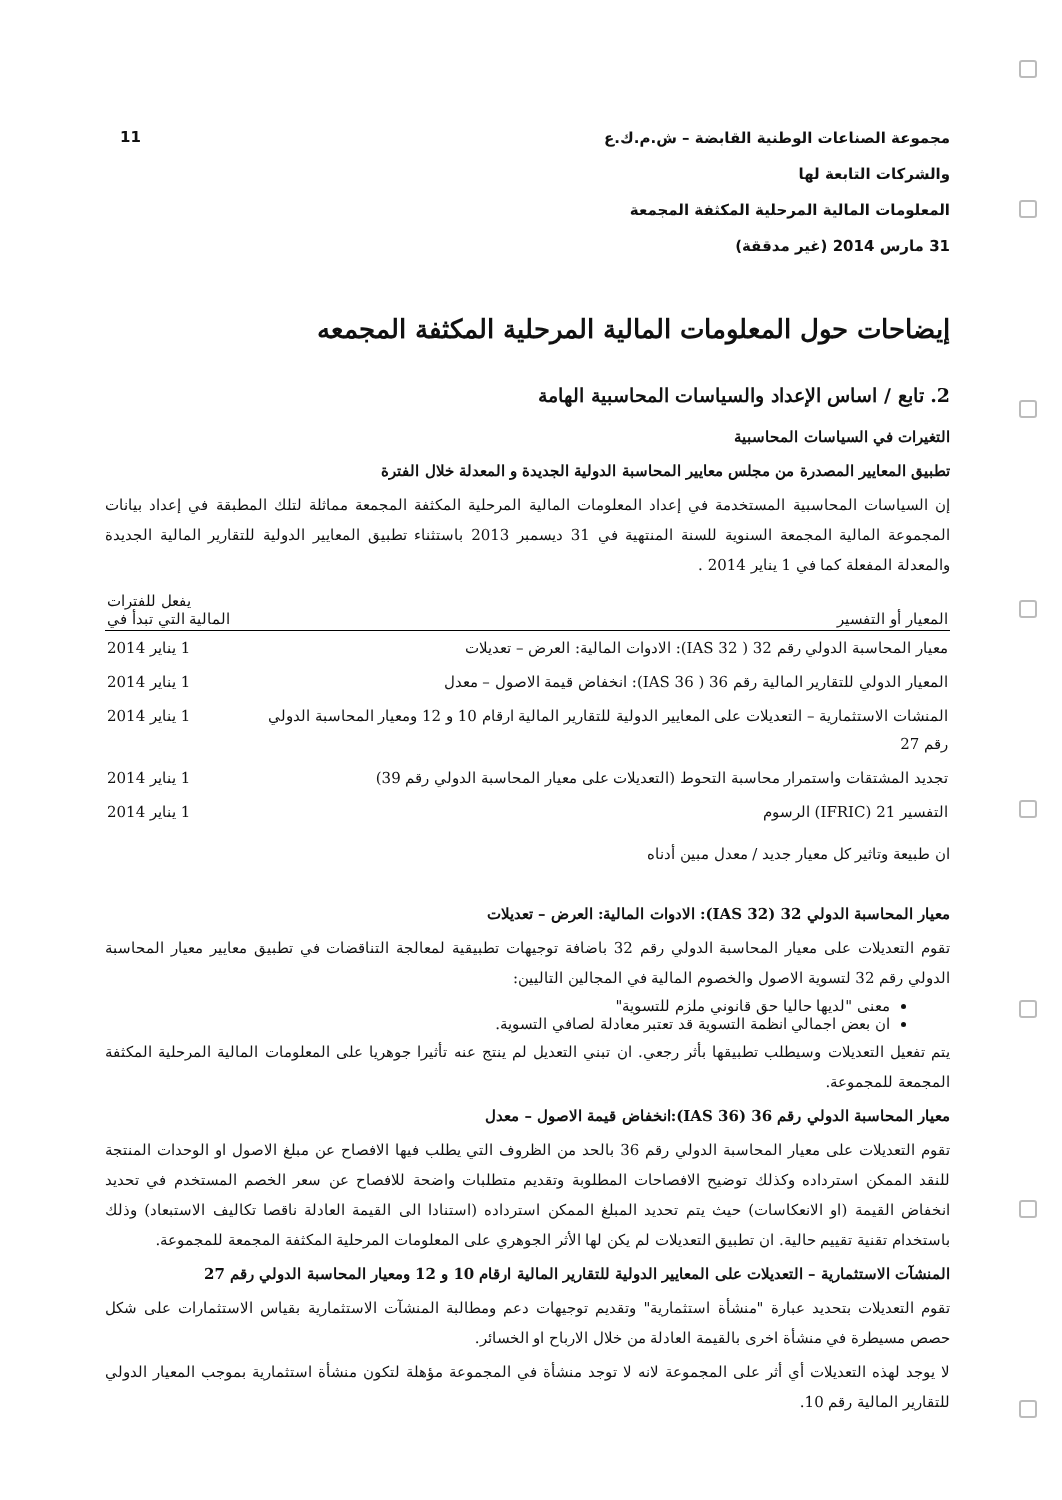11
مجموعة الصناعات الوطنية القابضة – ش.م.ك.ع
والشركات التابعة لها
المعلومات المالية المرحلية المكثفة المجمعة
31 مارس 2014 (غير مدققة)
إيضاحات حول المعلومات المالية المرحلية المكثفة المجمعه
2. تابع / اساس الإعداد والسياسات المحاسبية الهامة
التغيرات في السياسات المحاسبية
تطبيق المعايير المصدرة من مجلس معايير المحاسبة الدولية الجديدة و المعدلة خلال الفترة
إن السياسات المحاسبية المستخدمة في إعداد المعلومات المالية المرحلية المكثفة المجمعة مماثلة لتلك المطبقة في إعداد بيانات المجموعة المالية المجمعة السنوية للسنة المنتهية في 31 ديسمبر 2013 باستثناء تطبيق المعايير الدولية للتقارير المالية الجديدة والمعدلة المفعلة كما في 1 يناير 2014 .
| المعيار أو التفسير | يفعل للفترات المالية التي تبدأ في |
| --- | --- |
| معيار المحاسبة الدولي رقم 32 ( IAS 32): الادوات المالية: العرض – تعديلات | 1 يناير 2014 |
| المعيار الدولي للتقارير المالية رقم 36 ( IAS 36): انخفاض قيمة الاصول – معدل | 1 يناير 2014 |
| المنشات الاستثمارية – التعديلات على المعايير الدولية للتقارير المالية ارقام 10 و 12 ومعيار المحاسبة الدولي رقم 27 | 1 يناير 2014 |
| تجديد المشتقات واستمرار محاسبة التحوط (التعديلات على معيار المحاسبة الدولي رقم 39) | 1 يناير 2014 |
| التفسير 21 (IFRIC) الرسوم | 1 يناير 2014 |
ان طبيعة وتاثير كل معيار جديد / معدل مبين أدناه
معيار المحاسبة الدولي 32 (IAS 32): الادوات المالية: العرض – تعديلات
تقوم التعديلات على معيار المحاسبة الدولي رقم 32 باضافة توجيهات تطبيقية لمعالجة التناقضات في تطبيق معايير معيار المحاسبة الدولي رقم 32 لتسوية الاصول والخصوم المالية في المجالين التاليين:
معنى "لديها حاليا حق قانوني ملزم للتسوية"
ان بعض اجمالي انظمة التسوية قد تعتبر معادلة لصافي التسوية.
يتم تفعيل التعديلات وسيطلب تطبيقها بأثر رجعي. ان تبني التعديل لم ينتج عنه تأثيرا جوهريا على المعلومات المالية المرحلية المكثفة المجمعة للمجموعة.
معيار المحاسبة الدولي رقم 36 (IAS 36):انخفاض قيمة الاصول – معدل
تقوم التعديلات على معيار المحاسبة الدولي رقم 36 بالحد من الظروف التي يطلب فيها الافصاح عن مبلغ الاصول او الوحدات المنتجة للنقد الممكن استرداده وكذلك توضيح الافصاحات المطلوبة وتقديم متطلبات واضحة للافصاح عن سعر الخصم المستخدم في تحديد انخفاض القيمة (او الانعكاسات) حيث يتم تحديد المبلغ الممكن استرداده (استنادا الى القيمة العادلة ناقصا تكاليف الاستبعاد) وذلك باستخدام تقنية تقييم حالية. ان تطبيق التعديلات لم يكن لها الأثر الجوهري على المعلومات المرحلية المكثفة المجمعة للمجموعة.
المنشآت الاستثمارية – التعديلات على المعايير الدولية للتقارير المالية ارقام 10 و 12 ومعيار المحاسبة الدولي رقم 27
تقوم التعديلات بتحديد عبارة "منشأة استثمارية" وتقديم توجيهات دعم ومطالبة المنشآت الاستثمارية بقياس الاستثمارات على شكل حصص مسيطرة في منشأة اخرى بالقيمة العادلة من خلال الارباح او الخسائر.
لا يوجد لهذه التعديلات أي أثر على المجموعة لانه لا توجد منشأة في المجموعة مؤهلة لتكون منشأة استثمارية بموجب المعيار الدولي للتقارير المالية رقم 10.